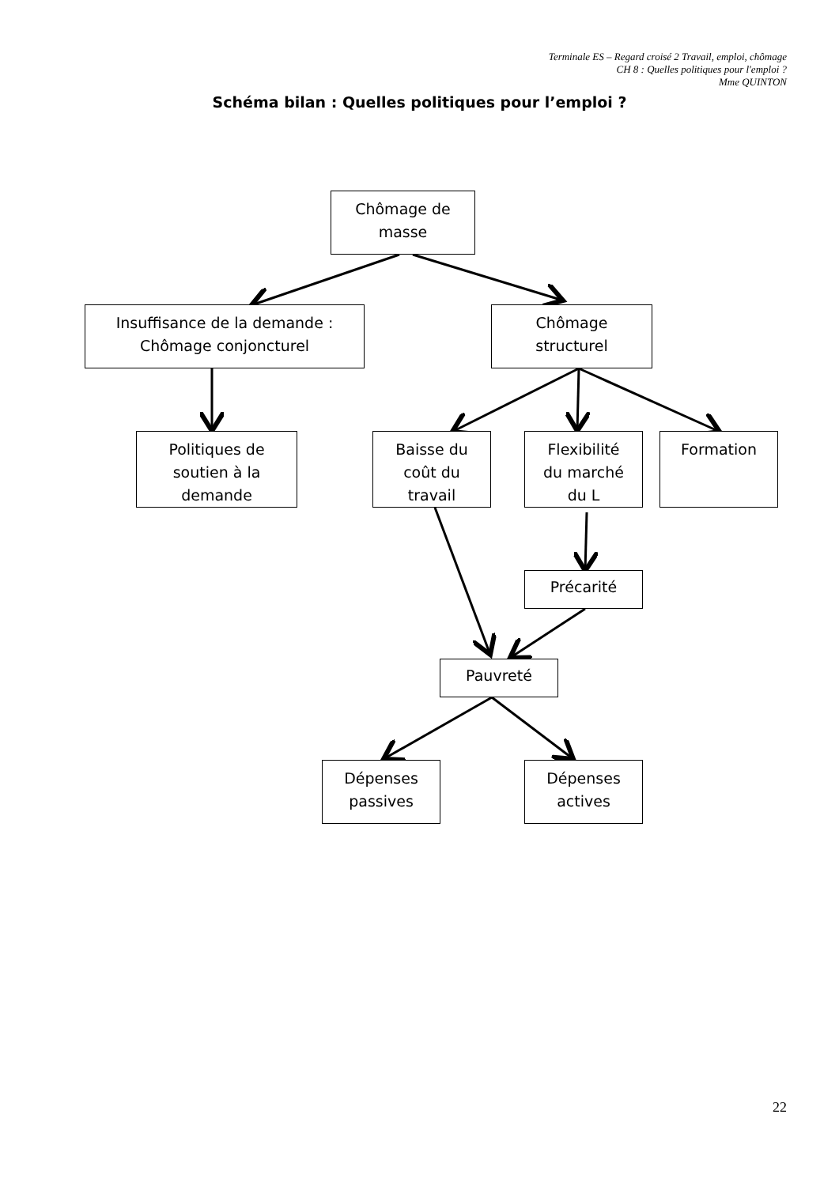Terminale ES – Regard croisé 2 Travail, emploi, chômage
CH 8 : Quelles politiques pour l'emploi ?
Mme QUINTON
Schéma bilan : Quelles politiques pour l’emploi ?
Chômage de
masse
Insuffisance de la demande :
Chômage conjoncturel
Chômage
structurel
Politiques de
soutien à la
demande
Baisse du
coût du
travail
Flexibilité
du marché
du L
Formation
Précarité
Pauvreté
Dépenses
passives
Dépenses
actives
22